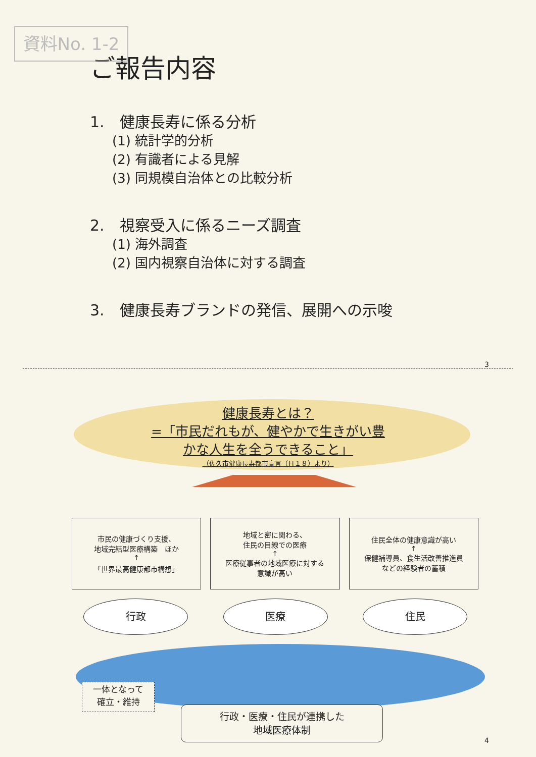資料No. 1-2
ご報告内容
1.　健康長寿に係る分析
(1) 統計学的分析
(2) 有識者による見解
(3) 同規模自治体との比較分析
2.　視察受入に係るニーズ調査
(1) 海外調査
(2) 国内視察自治体に対する調査
3.　健康長寿ブランドの発信、展開への示唆
3
健康長寿とは？
=「市民だれもが、健やかで生きがい豊
かな人生を全うできること」
（佐久市健康長寿都市宣言（Ｈ１８）より）
市民の健康づくり支援、
地域完結型医療構築　ほか
↑
「世界最高健康都市構想」
地域と密に関わる、
住民の目線での医療
↑
医療従事者の地域医療に対する
意識が高い
住民全体の健康意識が高い
↑
保健補導員、食生活改善推進員
などの経験者の蓄積
行政 医療 住民
一体となって
確立・維持
行政・医療・住民が連携した
地域医療体制
4